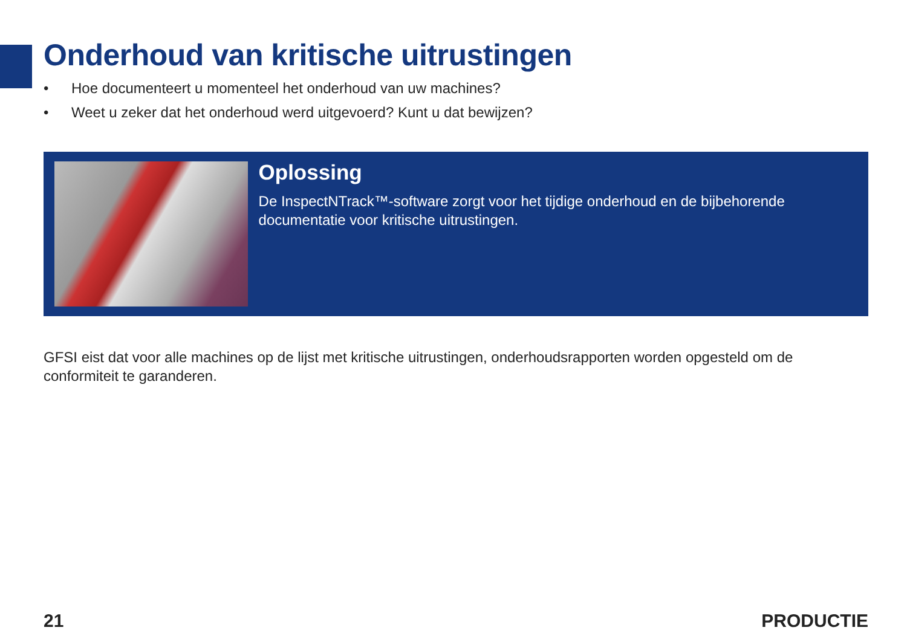Onderhoud van kritische uitrustingen
• Hoe documenteert u momenteel het onderhoud van uw machines?
• Weet u zeker dat het onderhoud werd uitgevoerd? Kunt u dat bewijzen?
Oplossing
De InspectNTrack™-software zorgt voor het tijdige onderhoud en de bijbehorende documentatie voor kritische uitrustingen.
GFSI eist dat voor alle machines op de lijst met kritische uitrustingen, onderhoudsrapporten worden opgesteld om de conformiteit te garanderen.
21 PRODUCTIE